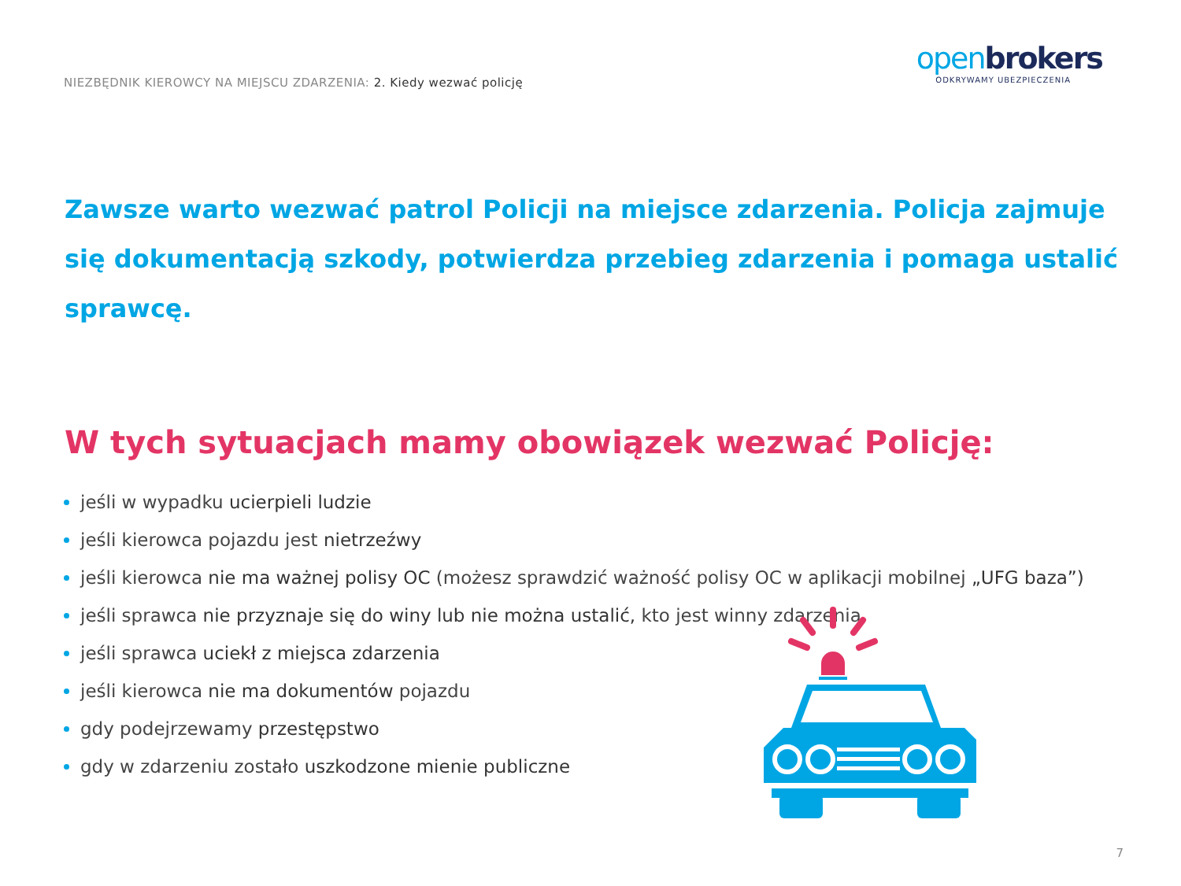NIEZBĘDNIK KIEROWCY NA MIEJSCU ZDARZENIA: 2. Kiedy wezwać policję
openbrokers
ODKRYWAMY UBEZPIECZENIA
Zawsze warto wezwać patrol Policji na miejsce zdarzenia. Policja zajmuje się dokumentacją szkody, potwierdza przebieg zdarzenia i pomaga ustalić sprawcę.
W tych sytuacjach mamy obowiązek wezwać Policję:
jeśli w wypadku ucierpieli ludzie
jeśli kierowca pojazdu jest nietrzeźwy
jeśli kierowca nie ma ważnej polisy OC (możesz sprawdzić ważność polisy OC w aplikacji mobilnej „UFG baza”)
jeśli sprawca nie przyznaje się do winy lub nie można ustalić, kto jest winny zdarzenia
jeśli sprawca uciekł z miejsca zdarzenia
jeśli kierowca nie ma dokumentów pojazdu
gdy podejrzewamy przestępstwo
gdy w zdarzeniu zostało uszkodzone mienie publiczne
7